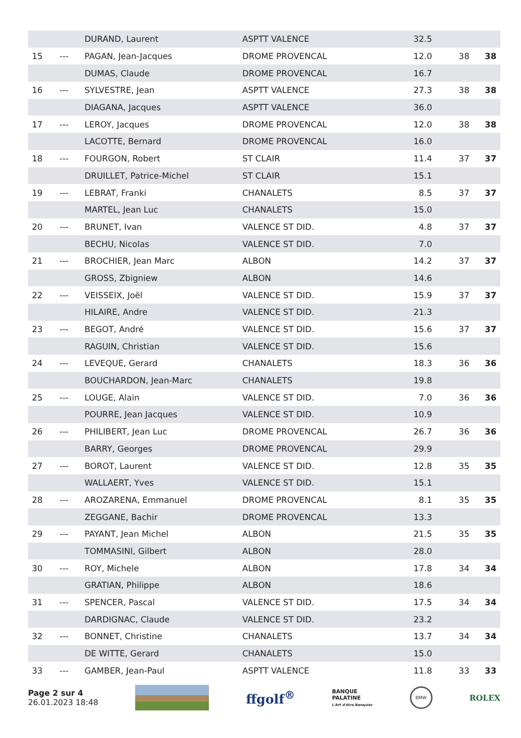| | | DURAND, Laurent | ASPTT VALENCE | 32.5 | | |
| 15 | --- | PAGAN, Jean-Jacques | DROME PROVENCAL | 12.0 | 38 | 38 |
| | | DUMAS, Claude | DROME PROVENCAL | 16.7 | | |
| 16 | --- | SYLVESTRE, Jean | ASPTT VALENCE | 27.3 | 38 | 38 |
| | | DIAGANA, Jacques | ASPTT VALENCE | 36.0 | | |
| 17 | --- | LEROY, Jacques | DROME PROVENCAL | 12.0 | 38 | 38 |
| | | LACOTTE, Bernard | DROME PROVENCAL | 16.0 | | |
| 18 | --- | FOURGON, Robert | ST CLAIR | 11.4 | 37 | 37 |
| | | DRUILLET, Patrice-Michel | ST CLAIR | 15.1 | | |
| 19 | --- | LEBRAT, Franki | CHANALETS | 8.5 | 37 | 37 |
| | | MARTEL, Jean Luc | CHANALETS | 15.0 | | |
| 20 | --- | BRUNET, Ivan | VALENCE ST DID. | 4.8 | 37 | 37 |
| | | BECHU, Nicolas | VALENCE ST DID. | 7.0 | | |
| 21 | --- | BROCHIER, Jean Marc | ALBON | 14.2 | 37 | 37 |
| | | GROSS, Zbigniew | ALBON | 14.6 | | |
| 22 | --- | VEISSEIX, Joël | VALENCE ST DID. | 15.9 | 37 | 37 |
| | | HILAIRE, Andre | VALENCE ST DID. | 21.3 | | |
| 23 | --- | BEGOT, André | VALENCE ST DID. | 15.6 | 37 | 37 |
| | | RAGUIN, Christian | VALENCE ST DID. | 15.6 | | |
| 24 | --- | LEVEQUE, Gerard | CHANALETS | 18.3 | 36 | 36 |
| | | BOUCHARDON, Jean-Marc | CHANALETS | 19.8 | | |
| 25 | --- | LOUGE, Alain | VALENCE ST DID. | 7.0 | 36 | 36 |
| | | POURRE, Jean Jacques | VALENCE ST DID. | 10.9 | | |
| 26 | --- | PHILIBERT, Jean Luc | DROME PROVENCAL | 26.7 | 36 | 36 |
| | | BARRY, Georges | DROME PROVENCAL | 29.9 | | |
| 27 | --- | BOROT, Laurent | VALENCE ST DID. | 12.8 | 35 | 35 |
| | | WALLAERT, Yves | VALENCE ST DID. | 15.1 | | |
| 28 | --- | AROZARENA, Emmanuel | DROME PROVENCAL | 8.1 | 35 | 35 |
| | | ZEGGANE, Bachir | DROME PROVENCAL | 13.3 | | |
| 29 | --- | PAYANT, Jean Michel | ALBON | 21.5 | 35 | 35 |
| | | TOMMASINI, Gilbert | ALBON | 28.0 | | |
| 30 | --- | ROY, Michele | ALBON | 17.8 | 34 | 34 |
| | | GRATIAN, Philippe | ALBON | 18.6 | | |
| 31 | --- | SPENCER, Pascal | VALENCE ST DID. | 17.5 | 34 | 34 |
| | | DARDIGNAC, Claude | VALENCE ST DID. | 23.2 | | |
| 32 | --- | BONNET, Christine | CHANALETS | 13.7 | 34 | 34 |
| | | DE WITTE, Gerard | CHANALETS | 15.0 | | |
| 33 | --- | GAMBER, Jean-Paul | ASPTT VALENCE | 11.8 | 33 | 33 |
Page 2 sur 4
26.01.2023 18:48
ffgolf<sup>®</sup>
BANQUE
PALATINE
L'Art d'être Banquier
BMW
ROLEX